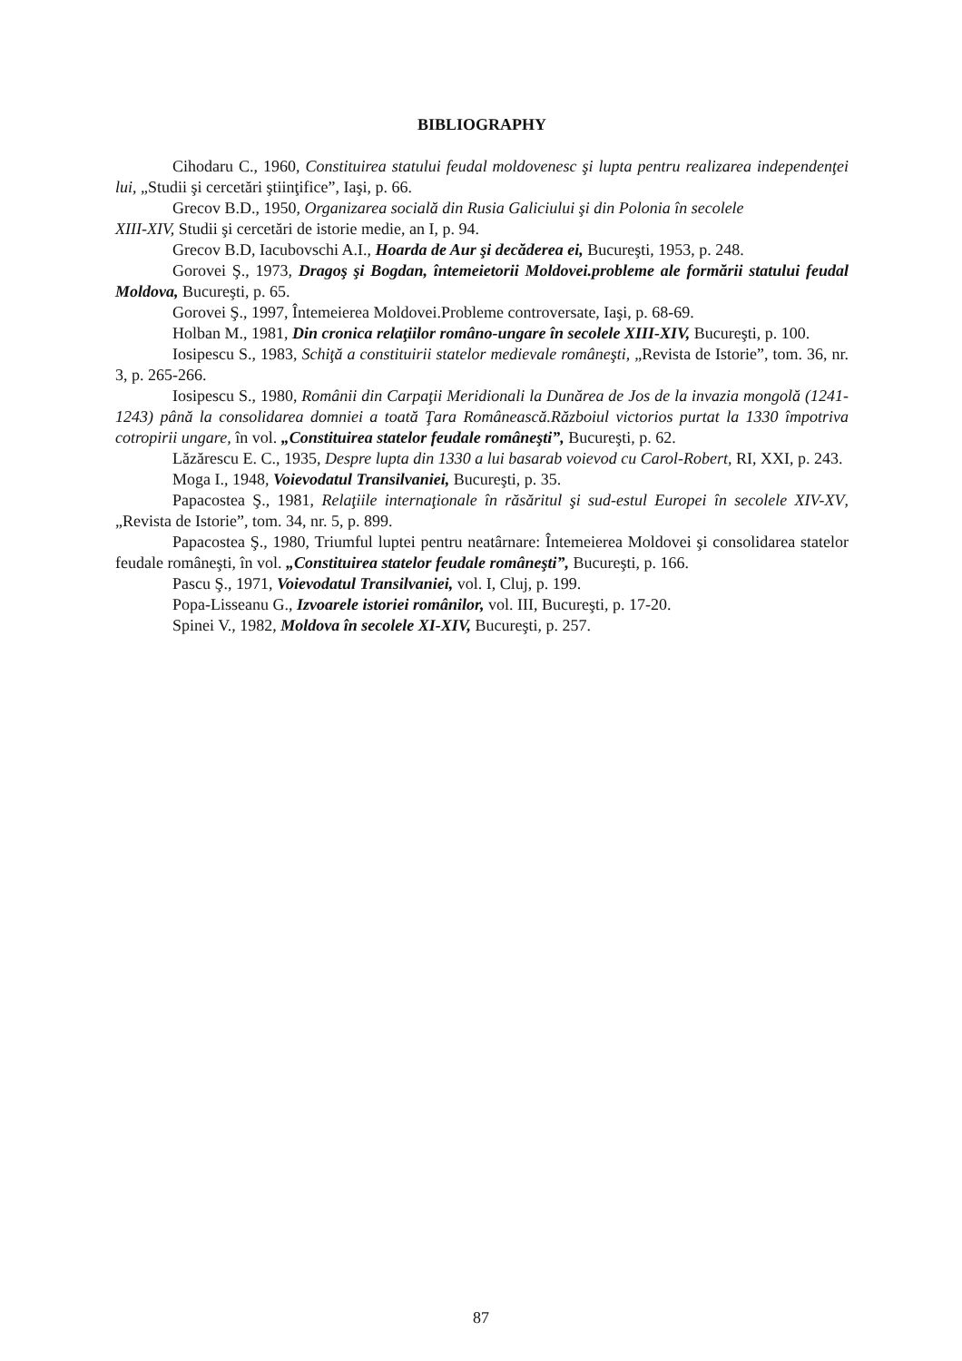BIBLIOGRAPHY
Cihodaru C., 1960, Constituirea statului feudal moldovenesc şi lupta pentru realizarea independenţei lui, „Studii şi cercetări ştiinţifice”, Iaşi, p. 66.
Grecov B.D., 1950, Organizarea socială din Rusia Galiciului şi din Polonia în secolele
XIII-XIV, Studii şi cercetări de istorie medie, an I, p. 94.
Grecov B.D, Iacubovschi A.I., Hoarda de Aur şi decăderea ei, Bucureşti, 1953, p. 248.
Gorovei Ş., 1973, Dragoş şi Bogdan, întemeietorii Moldovei.probleme ale formării statului feudal Moldova, Bucureşti, p. 65.
Gorovei Ş., 1997, Întemeierea Moldovei.Probleme controversate, Iaşi, p. 68-69.
Holban M., 1981, Din cronica relaţiilor româno-ungare în secolele XIII-XIV, Bucureşti, p. 100.
Iosipescu S., 1983, Schiţă a constituirii statelor medievale româneşti, „Revista de Istorie”, tom. 36, nr. 3, p. 265-266.
Iosipescu S., 1980, Românii din Carpaţii Meridionali la Dunărea de Jos de la invazia mongolă (1241-1243) până la consolidarea domniei a toată Ţara Românească.Războiul victorios purtat la 1330 împotriva cotropirii ungare, în vol. „Constituirea statelor feudale româneşti”, Bucureşti, p. 62.
Lăzărescu E. C., 1935, Despre lupta din 1330 a lui basarab voievod cu Carol-Robert, RI, XXI, p. 243.
Moga I., 1948, Voievodatul Transilvaniei, Bucureşti, p. 35.
Papacostea Ş., 1981, Relaţiile internaţionale în răsăritul şi sud-estul Europei în secolele XIV-XV, „Revista de Istorie”, tom. 34, nr. 5, p. 899.
Papacostea Ş., 1980, Triumful luptei pentru neatârnare: Întemeierea Moldovei şi consolidarea statelor feudale româneşti, în vol. „Constituirea statelor feudale româneşti”, Bucureşti, p. 166.
Pascu Ş., 1971, Voievodatul Transilvaniei, vol. I, Cluj, p. 199.
Popa-Lisseanu G., Izvoarele istoriei românilor, vol. III, Bucureşti, p. 17-20.
Spinei V., 1982, Moldova în secolele XI-XIV, Bucureşti, p. 257.
87